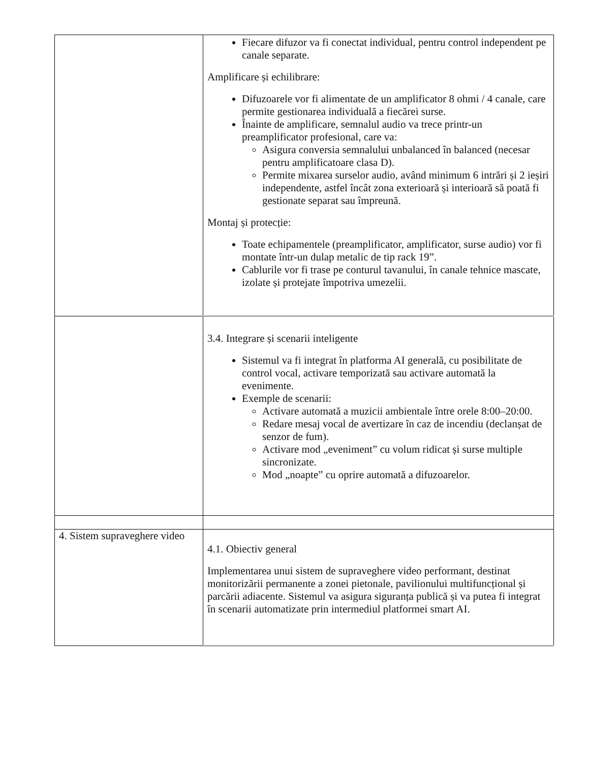| | Fiecare difuzor va fi conectat individual, pentru control independent pe canale separate. Amplificare și echilibrare: Difuzoarele vor fi alimentate de un amplificator 8 ohmi / 4 canale, care permite gestionarea individuală a fiecărei surse. Înainte de amplificare, semnalul audio va trece printr-un preamplificator profesional, care va: Asigura conversia semnalului unbalanced în balanced (necesar pentru amplificatoare clasa D). Permite mixarea surselor audio, având minimum 6 intrări și 2 ieșiri independente, astfel încât zona exterioară și interioară să poată fi gestionate separat sau împreună. Montaj și protecție: Toate echipamentele (preamplificator, amplificator, surse audio) vor fi montate într-un dulap metalic de tip rack 19”. Cablurile vor fi trase pe conturul tavanului, în canale tehnice mascate, izolate și protejate împotriva umezelii. |
| | 3.4. Integrare și scenarii inteligente Sistemul va fi integrat în platforma AI generală, cu posibilitate de control vocal, activare temporizată sau activare automată la evenimente. Exemple de scenarii: Activare automată a muzicii ambientale între orele 8:00–20:00. Redare mesaj vocal de avertizare în caz de incendiu (declanșat de senzor de fum). Activare mod „eveniment” cu volum ridicat și surse multiple sincronizate. Mod „noapte” cu oprire automată a difuzoarelor. |
| 4. Sistem supraveghere video | 4.1. Obiectiv general Implementarea unui sistem de supraveghere video performant, destinat monitorizării permanente a zonei pietonale, pavilionului multifuncțional și parcării adiacente. Sistemul va asigura siguranța publică și va putea fi integrat în scenarii automatizate prin intermediul platformei smart AI. |